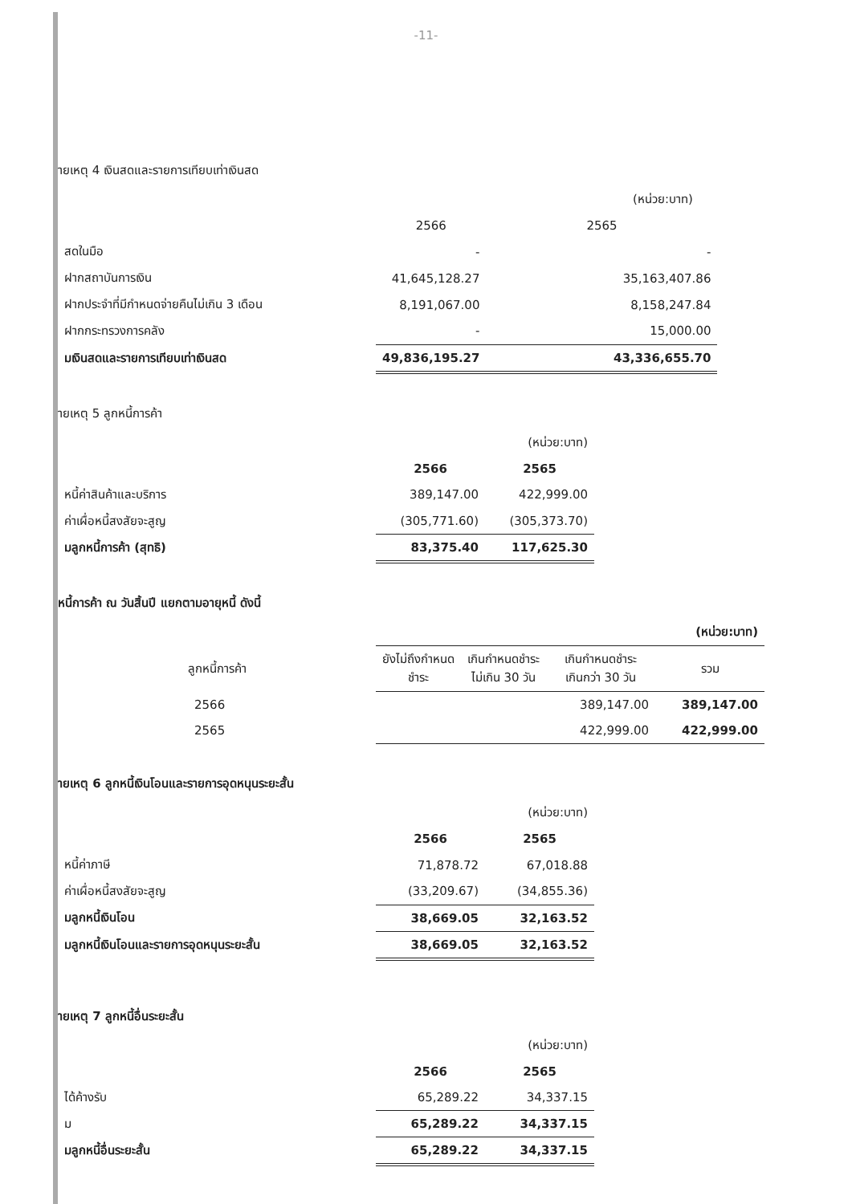-11-
ายเหตุ 4 เงินสดและรายการเทียบเท่าเงินสด
| | | (หน่วย:บาท) |
| | 2566 | 2565 |
| สดในมือ | - | - |
| ฝากสถาบันการเงิน | 41,645,128.27 | 35,163,407.86 |
| ฝากประจำที่มีกำหนดจ่ายคืนไม่เกิน 3 เดือน | 8,191,067.00 | 8,158,247.84 |
| ฝากกระทรวงการคลัง | - | 15,000.00 |
| มเงินสดและรายการเทียบเท่าเงินสด | 49,836,195.27 | 43,336,655.70 |
ายเหตุ 5 ลูกหนี้การค้า
| | | (หน่วย:บาท) |
| | 2566 | 2565 |
| หนี้ค่าสินค้าและบริการ | 389,147.00 | 422,999.00 |
| ค่าเผื่อหนี้สงสัยจะสูญ | (305,771.60) | (305,373.70) |
| มลูกหนี้การค้า (สุทธิ) | 83,375.40 | 117,625.30 |
หนี้การค้า ณ วันสิ้นปี แยกตามอายุหนี้ ดังนี้
| | | | | (หน่วย:บาท) |
| ลูกหนี้การค้า | ยังไม่ถึงกำหนด ชำระ | เกินกำหนดชำระ ไม่เกิน 30 วัน | เกินกำหนดชำระ เกินกว่า 30 วัน | รวม |
| 2566 | | | 389,147.00 | 389,147.00 |
| 2565 | | | 422,999.00 | 422,999.00 |
ายเหตุ 6 ลูกหนี้เงินโอนและรายการอุดหนุนระยะสั้น
| | | (หน่วย:บาท) |
| | 2566 | 2565 |
| หนี้ค่าภาษี | 71,878.72 | 67,018.88 |
| ค่าเผื่อหนี้สงสัยจะสูญ | (33,209.67) | (34,855.36) |
| มลูกหนี้เงินโอน | 38,669.05 | 32,163.52 |
| มลูกหนี้เงินโอนและรายการอุดหนุนระยะสั้น | 38,669.05 | 32,163.52 |
ายเหตุ 7 ลูกหนี้อื่นระยะสั้น
| | | (หน่วย:บาท) |
| | 2566 | 2565 |
| ได้ค้างรับ | 65,289.22 | 34,337.15 |
| ม | 65,289.22 | 34,337.15 |
| มลูกหนี้อื่นระยะสั้น | 65,289.22 | 34,337.15 |